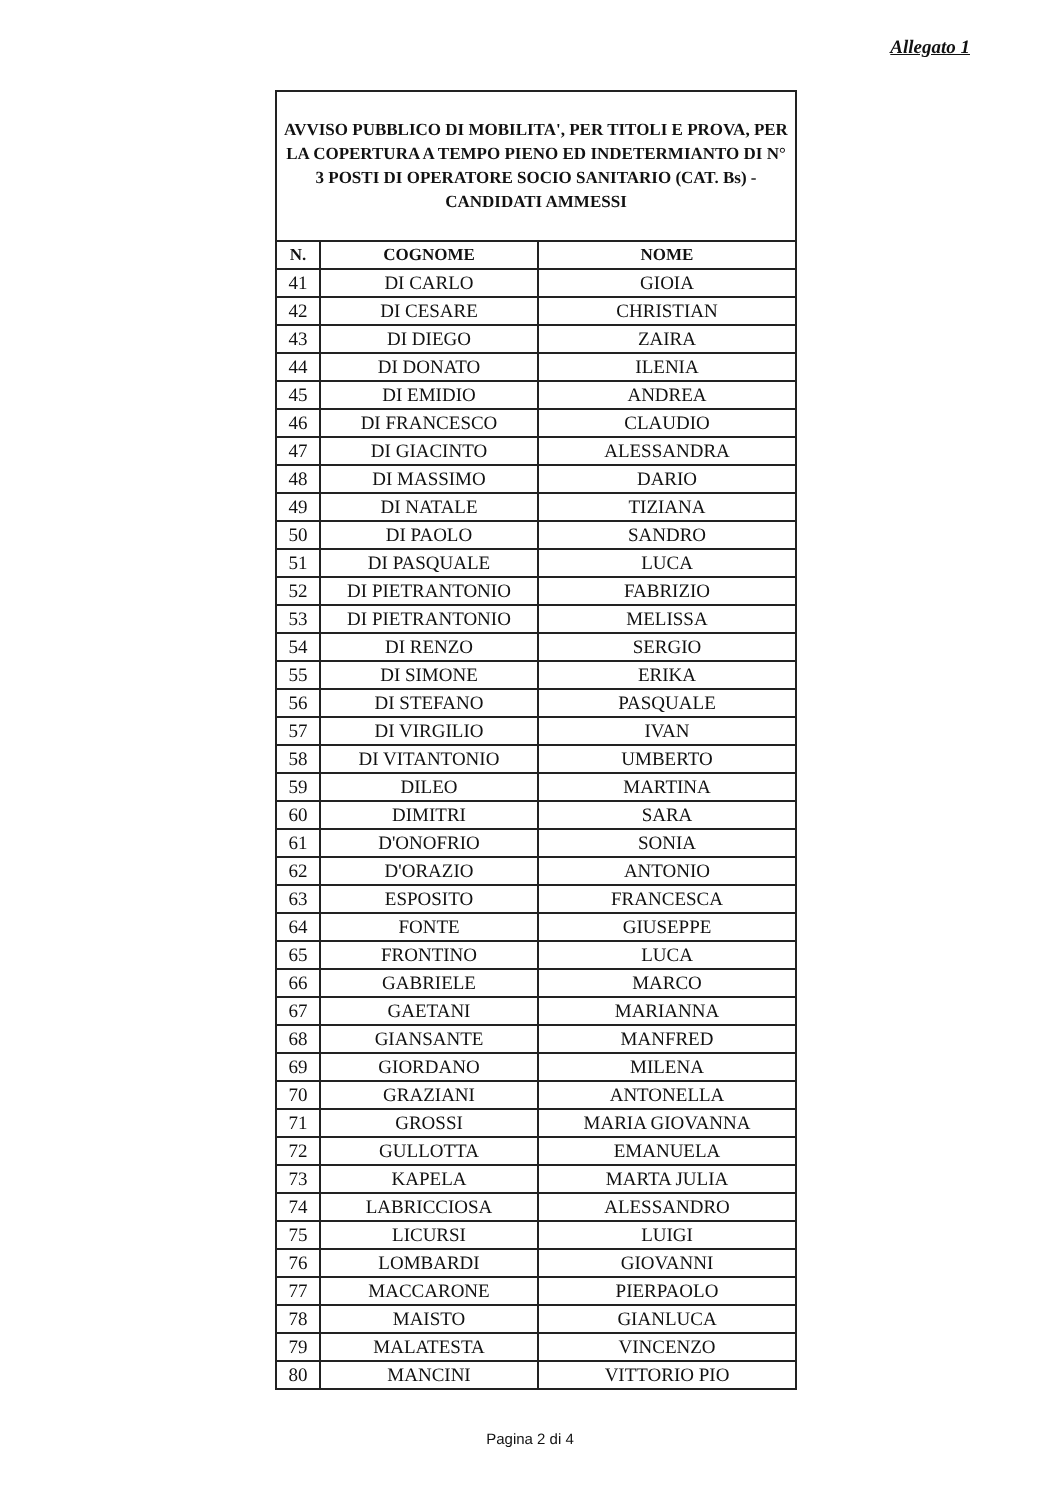Allegato 1
AVVISO PUBBLICO DI MOBILITA', PER TITOLI E PROVA, PER LA COPERTURA A TEMPO PIENO ED INDETERMIANTO DI N° 3 POSTI DI OPERATORE SOCIO SANITARIO (CAT. Bs) - CANDIDATI AMMESSI
| N. | COGNOME | NOME |
| --- | --- | --- |
| 41 | DI CARLO | GIOIA |
| 42 | DI CESARE | CHRISTIAN |
| 43 | DI DIEGO | ZAIRA |
| 44 | DI DONATO | ILENIA |
| 45 | DI EMIDIO | ANDREA |
| 46 | DI FRANCESCO | CLAUDIO |
| 47 | DI GIACINTO | ALESSANDRA |
| 48 | DI MASSIMO | DARIO |
| 49 | DI NATALE | TIZIANA |
| 50 | DI PAOLO | SANDRO |
| 51 | DI PASQUALE | LUCA |
| 52 | DI PIETRANTONIO | FABRIZIO |
| 53 | DI PIETRANTONIO | MELISSA |
| 54 | DI RENZO | SERGIO |
| 55 | DI SIMONE | ERIKA |
| 56 | DI STEFANO | PASQUALE |
| 57 | DI VIRGILIO | IVAN |
| 58 | DI VITANTONIO | UMBERTO |
| 59 | DILEO | MARTINA |
| 60 | DIMITRI | SARA |
| 61 | D'ONOFRIO | SONIA |
| 62 | D'ORAZIO | ANTONIO |
| 63 | ESPOSITO | FRANCESCA |
| 64 | FONTE | GIUSEPPE |
| 65 | FRONTINO | LUCA |
| 66 | GABRIELE | MARCO |
| 67 | GAETANI | MARIANNA |
| 68 | GIANSANTE | MANFRED |
| 69 | GIORDANO | MILENA |
| 70 | GRAZIANI | ANTONELLA |
| 71 | GROSSI | MARIA GIOVANNA |
| 72 | GULLOTTA | EMANUELA |
| 73 | KAPELA | MARTA JULIA |
| 74 | LABRICCIOSA | ALESSANDRO |
| 75 | LICURSI | LUIGI |
| 76 | LOMBARDI | GIOVANNI |
| 77 | MACCARONE | PIERPAOLO |
| 78 | MAISTO | GIANLUCA |
| 79 | MALATESTA | VINCENZO |
| 80 | MANCINI | VITTORIO PIO |
Pagina 2 di 4